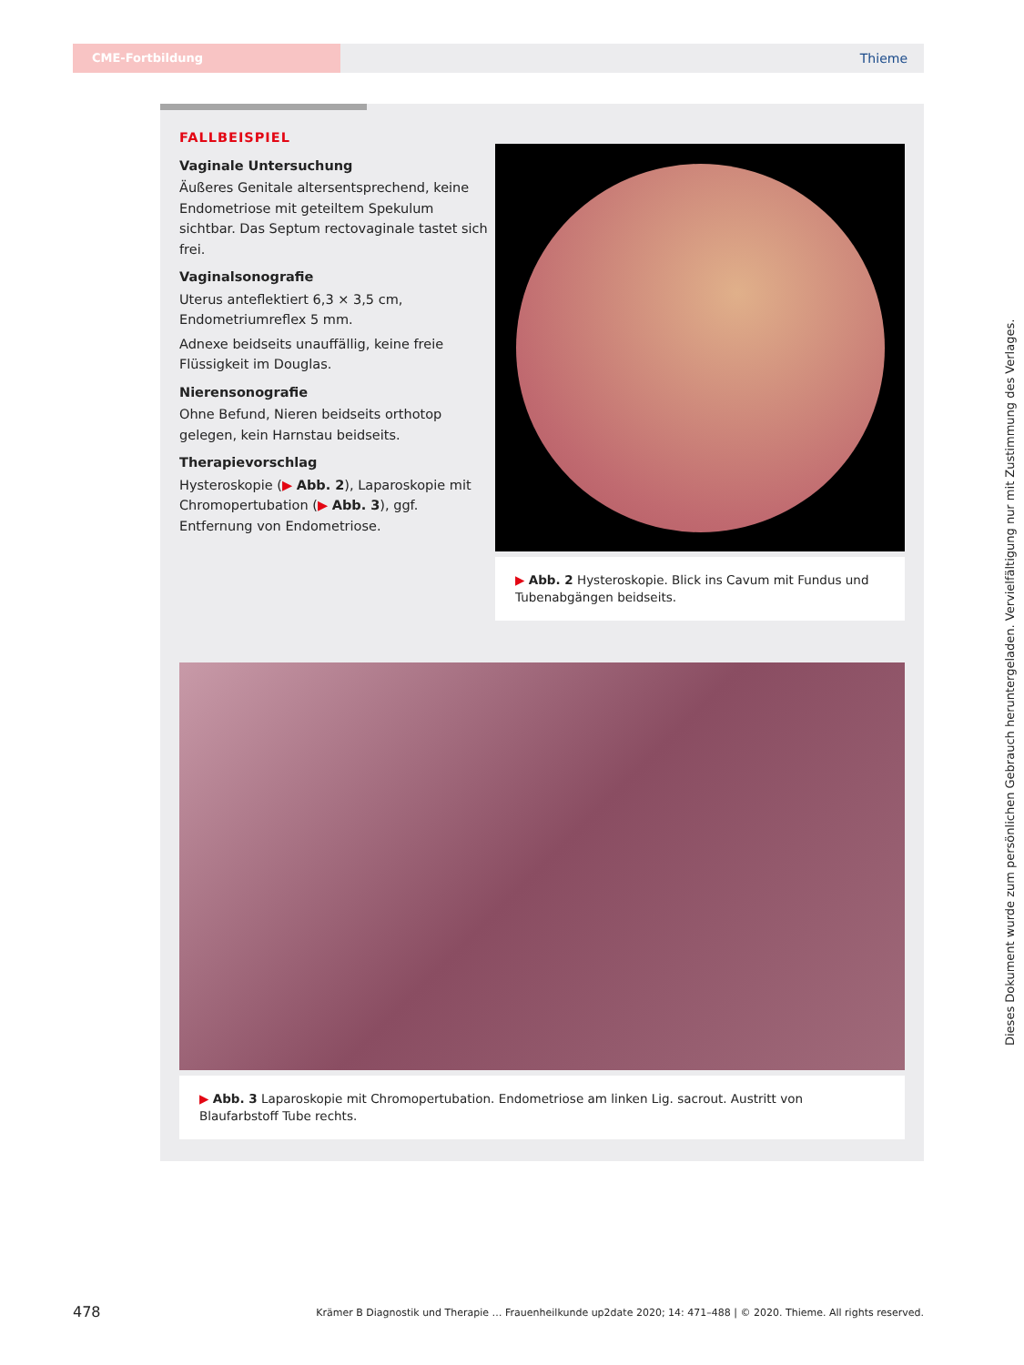CME-Fortbildung
Thieme
FALLBEISPIEL
Vaginale Untersuchung
Äußeres Genitale altersentsprechend, keine Endometriose mit geteiltem Spekulum sichtbar. Das Septum rectovaginale tastet sich frei.
Vaginalsonografie
Uterus anteflektiert 6,3 × 3,5 cm, Endometrium­reflex 5 mm.
Adnexe beidseits unauffällig, keine freie Flüssigkeit im Douglas.
Nierensonografie
Ohne Befund, Nieren beidseits orthotop gelegen, kein Harnstau beidseits.
Therapievorschlag
Hysteroskopie (▶ Abb. 2), Laparoskopie mit Chromopertubation (▶ Abb. 3), ggf. Entfernung von Endometriose.
▶ Abb. 2 Hysteroskopie. Blick ins Cavum mit Fundus und Tuben­abgängen beidseits.
▶ Abb. 3 Laparoskopie mit Chromopertubation. Endometriose am linken Lig. sacrout. Austritt von Blaufarbstoff Tube rechts.
Dieses Dokument wurde zum persönlichen Gebrauch heruntergeladen. Vervielfältigung nur mit Zustimmung des Verlages.
478 Krämer B Diagnostik und Therapie … Frauenheilkunde up2date 2020; 14: 471–488 | © 2020. Thieme. All rights reserved.